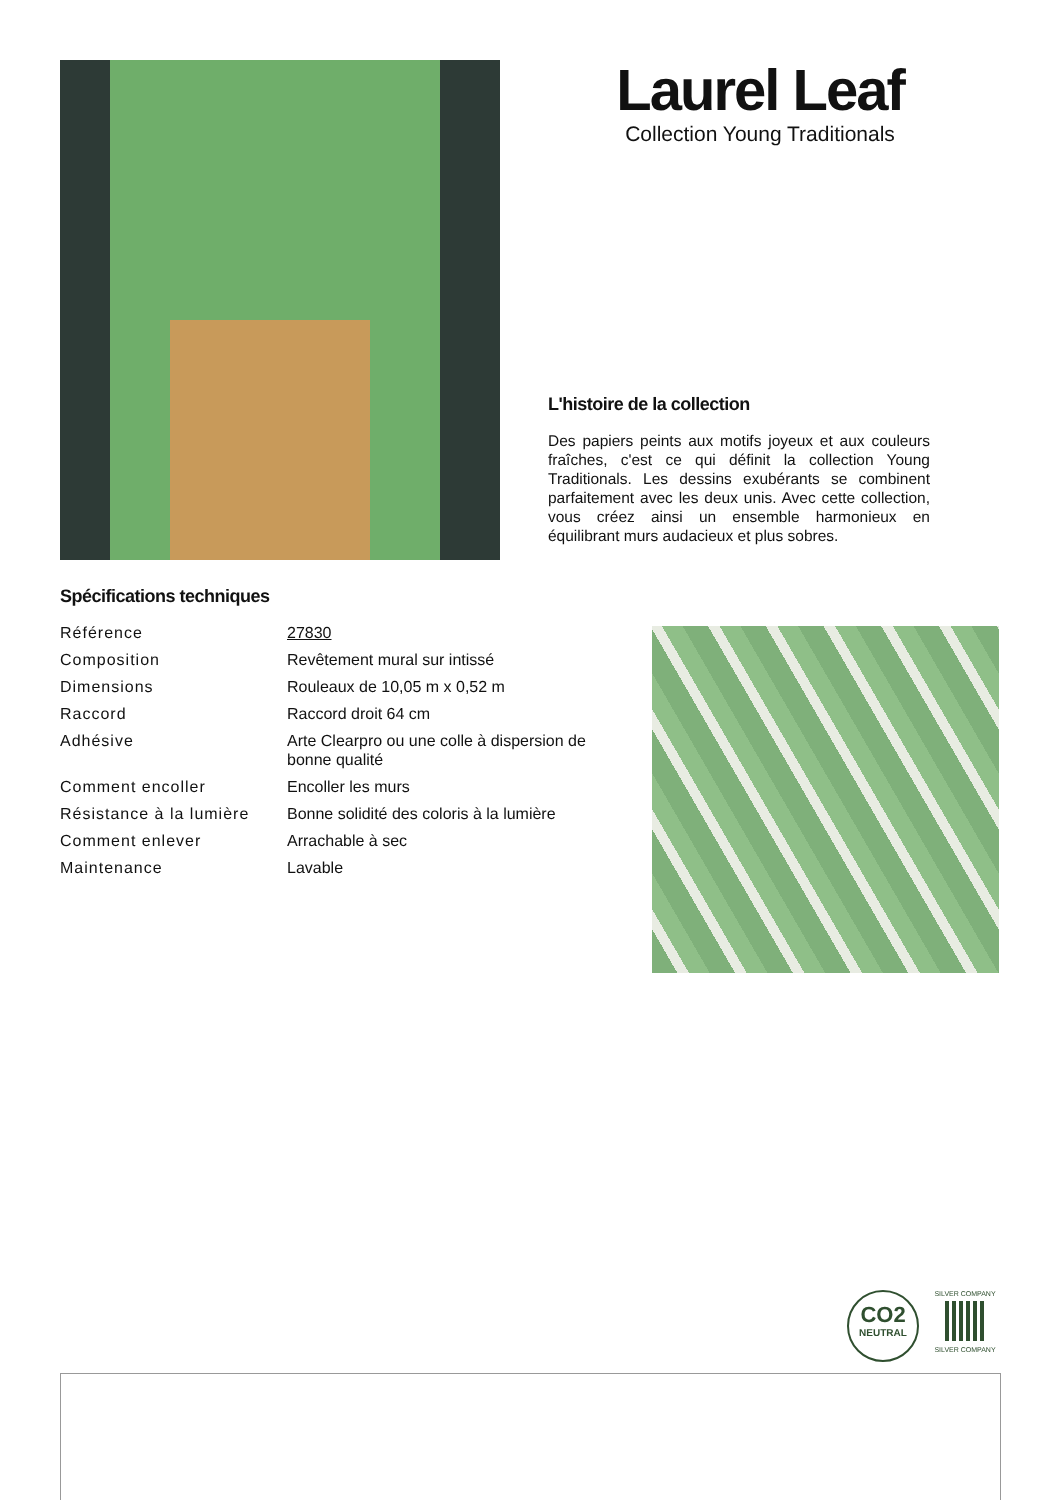Laurel Leaf
Collection Young Traditionals
L'histoire de la collection
Des papiers peints aux motifs joyeux et aux couleurs fraîches, c'est ce qui définit la collection Young Traditionals. Les dessins exubérants se combinent parfaitement avec les deux unis. Avec cette collection, vous créez ainsi un ensemble harmonieux en équilibrant murs audacieux et plus sobres.
Spécifications techniques
| Référence | 27830 |
| Composition | Revêtement mural sur intissé |
| Dimensions | Rouleaux de 10,05 m x 0,52 m |
| Raccord | Raccord droit 64 cm |
| Adhésive | Arte Clearpro ou une colle à dispersion de bonne qualité |
| Comment encoller | Encoller les murs |
| Résistance à la lumière | Bonne solidité des coloris à la lumière |
| Comment enlever | Arrachable à sec |
| Maintenance | Lavable |
CO2
NEUTRAL
SILVER COMPANY
SILVER COMPANY